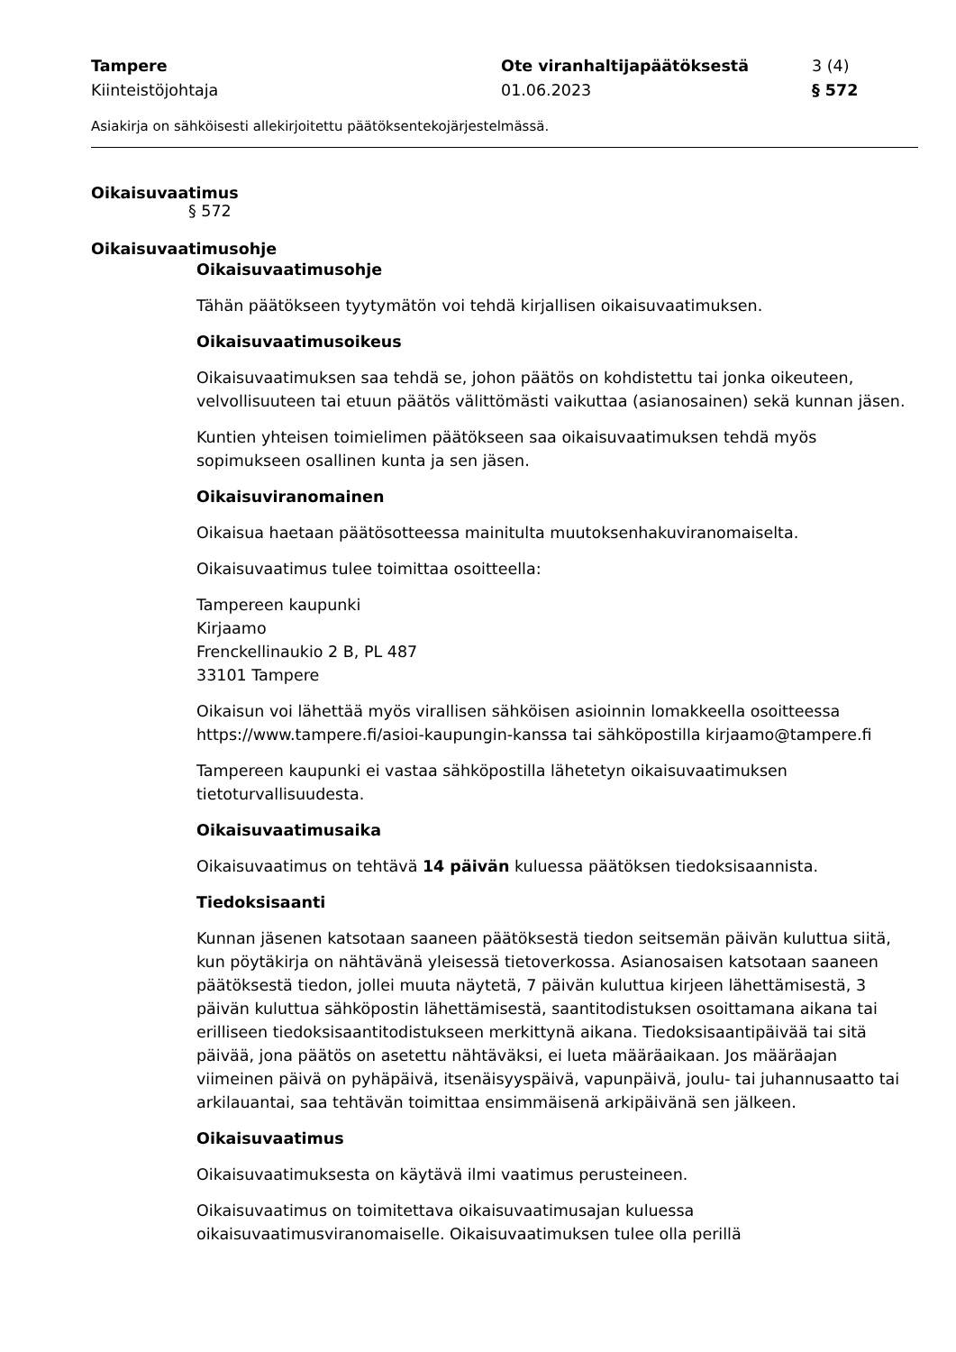Tampere
Kiinteistöjohtaja
Ote viranhaltijapäätöksestä
01.06.2023
3 (4)
§ 572
Asiakirja on sähköisesti allekirjoitettu päätöksentekojärjestelmässä.
Oikaisuvaatimus
§ 572
Oikaisuvaatimusohje
Oikaisuvaatimusohje
Tähän päätökseen tyytymätön voi tehdä kirjallisen oikaisuvaatimuksen.
Oikaisuvaatimusoikeus
Oikaisuvaatimuksen saa tehdä se, johon päätös on kohdistettu tai jonka oikeuteen, velvollisuuteen tai etuun päätös välittömästi vaikuttaa (asianosainen) sekä kunnan jäsen.
Kuntien yhteisen toimielimen päätökseen saa oikaisuvaatimuksen tehdä myös sopimukseen osallinen kunta ja sen jäsen.
Oikaisuviranomainen
Oikaisua haetaan päätösotteessa mainitulta muutoksenhakuviranomaiselta.
Oikaisuvaatimus tulee toimittaa osoitteella:
Tampereen kaupunki
Kirjaamo
Frenckellinaukio 2 B, PL 487
33101 Tampere
Oikaisun voi lähettää myös virallisen sähköisen asioinnin lomakkeella osoitteessa https://www.tampere.fi/asioi-kaupungin-kanssa tai sähköpostilla kirjaamo@tampere.fi
Tampereen kaupunki ei vastaa sähköpostilla lähetetyn oikaisuvaatimuksen tietoturvallisuudesta.
Oikaisuvaatimusaika
Oikaisuvaatimus on tehtävä 14 päivän kuluessa päätöksen tiedoksisaannista.
Tiedoksisaanti
Kunnan jäsenen katsotaan saaneen päätöksestä tiedon seitsemän päivän kuluttua siitä, kun pöytäkirja on nähtävänä yleisessä tietoverkossa. Asianosaisen katsotaan saaneen päätöksestä tiedon, jollei muuta näytetä, 7 päivän kuluttua kirjeen lähettämisestä, 3 päivän kuluttua sähköpostin lähettämisestä, saantitodistuksen osoittamana aikana tai erilliseen tiedoksisaantitodistukseen merkittynä aikana. Tiedoksisaantipäivää tai sitä päivää, jona päätös on asetettu nähtäväksi, ei lueta määräaikaan. Jos määräajan viimeinen päivä on pyhäpäivä, itsenäisyyspäivä, vapunpäivä, joulu- tai juhannusaatto tai arkilauantai, saa tehtävän toimittaa ensimmäisenä arkipäivänä sen jälkeen.
Oikaisuvaatimus
Oikaisuvaatimuksesta on käytävä ilmi vaatimus perusteineen.
Oikaisuvaatimus on toimitettava oikaisuvaatimusajan kuluessa oikaisuvaatimusviranomaiselle. Oikaisuvaatimuksen tulee olla perillä